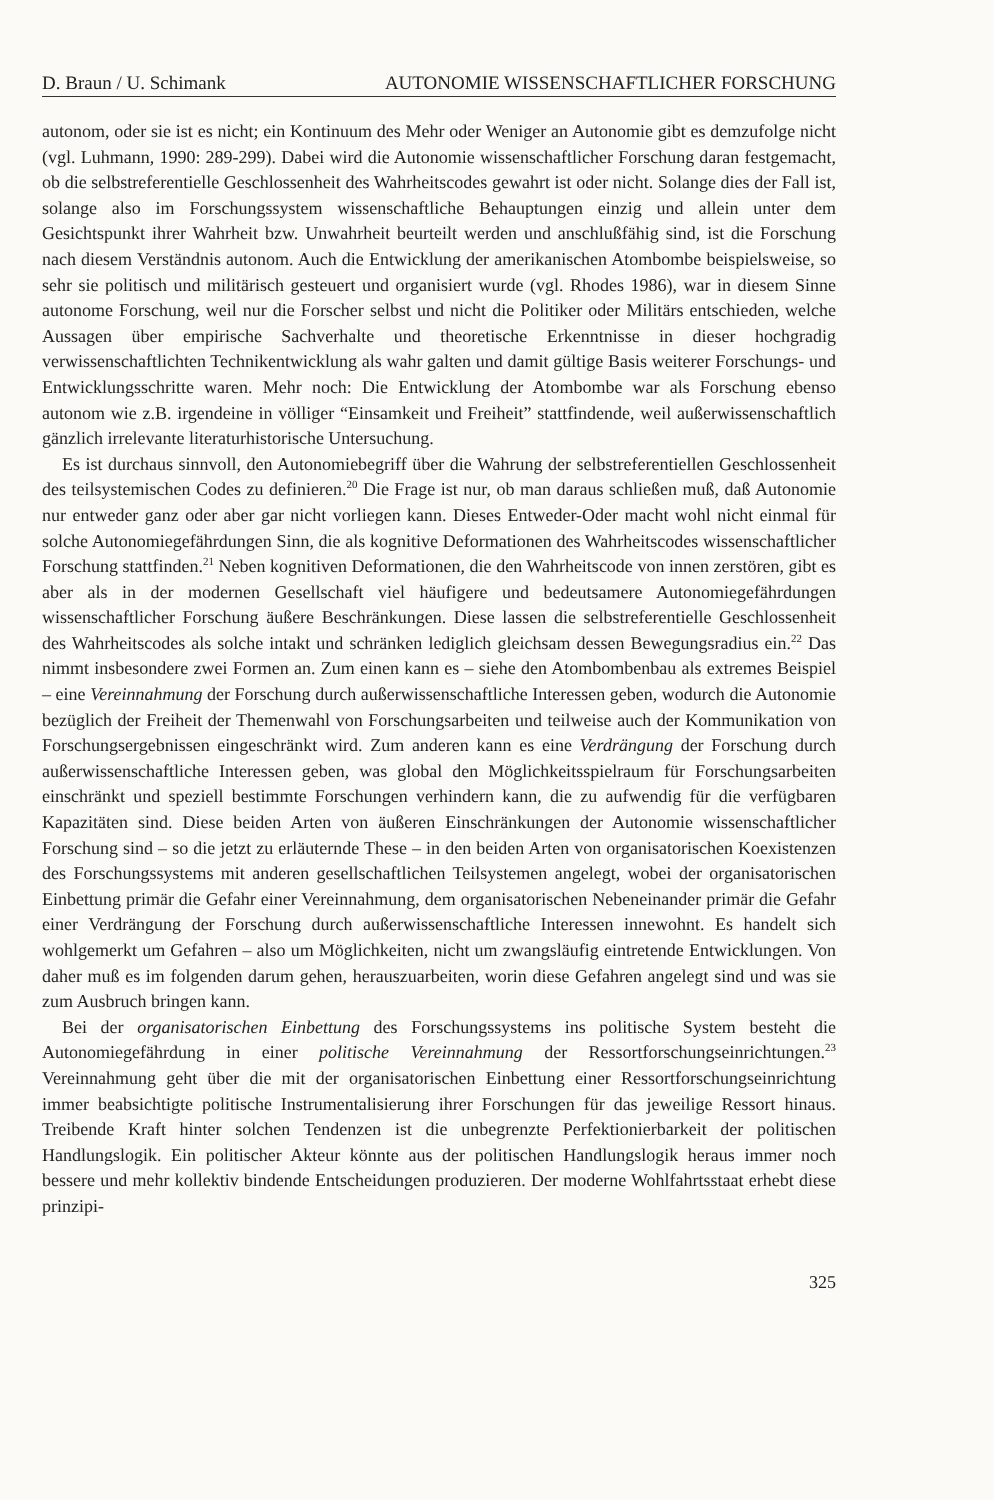D. Braun / U. Schimank AUTONOMIE WISSENSCHAFTLICHER FORSCHUNG
autonom, oder sie ist es nicht; ein Kontinuum des Mehr oder Weniger an Autonomie gibt es demzufolge nicht (vgl. Luhmann, 1990: 289-299). Dabei wird die Autonomie wissenschaftlicher Forschung daran festgemacht, ob die selbstreferentielle Geschlossenheit des Wahrheitscodes gewahrt ist oder nicht. Solange dies der Fall ist, solange also im Forschungssystem wissenschaftliche Behauptungen einzig und allein unter dem Gesichtspunkt ihrer Wahrheit bzw. Unwahrheit beurteilt werden und anschlußfähig sind, ist die Forschung nach diesem Verständnis autonom. Auch die Entwicklung der amerikanischen Atombombe beispielsweise, so sehr sie politisch und militärisch gesteuert und organisiert wurde (vgl. Rhodes 1986), war in diesem Sinne autonome Forschung, weil nur die Forscher selbst und nicht die Politiker oder Militärs entschieden, welche Aussagen über empirische Sachverhalte und theoretische Erkenntnisse in dieser hochgradig verwissenschaftlichten Technikentwicklung als wahr galten und damit gültige Basis weiterer Forschungs- und Entwicklungsschritte waren. Mehr noch: Die Entwicklung der Atombombe war als Forschung ebenso autonom wie z.B. irgendeine in völliger “Einsamkeit und Freiheit” stattfindende, weil außerwissenschaftlich gänzlich irrelevante literaturhistorische Untersuchung.
Es ist durchaus sinnvoll, den Autonomiebegriff über die Wahrung der selbstreferentiellen Geschlossenheit des teilsystemischen Codes zu definieren.<sup>20</sup> Die Frage ist nur, ob man daraus schließen muß, daß Autonomie nur entweder ganz oder aber gar nicht vorliegen kann. Dieses Entweder-Oder macht wohl nicht einmal für solche Autonomiegefährdungen Sinn, die als kognitive Deformationen des Wahrheitscodes wissenschaftlicher Forschung stattfinden.<sup>21</sup> Neben kognitiven Deformationen, die den Wahrheitscode von innen zerstören, gibt es aber als in der modernen Gesellschaft viel häufigere und bedeutsamere Autonomiegefährdungen wissenschaftlicher Forschung äußere Beschränkungen. Diese lassen die selbstreferentielle Geschlossenheit des Wahrheitscodes als solche intakt und schränken lediglich gleichsam dessen Bewegungsradius ein.<sup>22</sup> Das nimmt insbesondere zwei Formen an. Zum einen kann es – siehe den Atombombenbau als extremes Beispiel – eine Vereinnahmung der Forschung durch außerwissenschaftliche Interessen geben, wodurch die Autonomie bezüglich der Freiheit der Themenwahl von Forschungsarbeiten und teilweise auch der Kommunikation von Forschungsergebnissen eingeschränkt wird. Zum anderen kann es eine Verdrängung der Forschung durch außerwissenschaftliche Interessen geben, was global den Möglichkeitsspielraum für Forschungsarbeiten einschränkt und speziell bestimmte Forschungen verhindern kann, die zu aufwendig für die verfügbaren Kapazitäten sind. Diese beiden Arten von äußeren Einschränkungen der Autonomie wissenschaftlicher Forschung sind – so die jetzt zu erläuternde These – in den beiden Arten von organisatorischen Koexistenzen des Forschungssystems mit anderen gesellschaftlichen Teilsystemen angelegt, wobei der organisatorischen Einbettung primär die Gefahr einer Vereinnahmung, dem organisatorischen Nebeneinander primär die Gefahr einer Verdrängung der Forschung durch außerwissenschaftliche Interessen innewohnt. Es handelt sich wohlgemerkt um Gefahren – also um Möglichkeiten, nicht um zwangsläufig eintretende Entwicklungen. Von daher muß es im folgenden darum gehen, herauszuarbeiten, worin diese Gefahren angelegt sind und was sie zum Ausbruch bringen kann.
Bei der organisatorischen Einbettung des Forschungssystems ins politische System besteht die Autonomiegefährdung in einer politische Vereinnahmung der Ressortforschungseinrichtungen.<sup>23</sup> Vereinnahmung geht über die mit der organisatorischen Einbettung einer Ressortforschungseinrichtung immer beabsichtigte politische Instrumentalisierung ihrer Forschungen für das jeweilige Ressort hinaus. Treibende Kraft hinter solchen Tendenzen ist die unbegrenzte Perfektionierbarkeit der politischen Handlungslogik. Ein politischer Akteur könnte aus der politischen Handlungslogik heraus immer noch bessere und mehr kollektiv bindende Entscheidungen produzieren. Der moderne Wohlfahrtsstaat erhebt diese prinzipi-
325